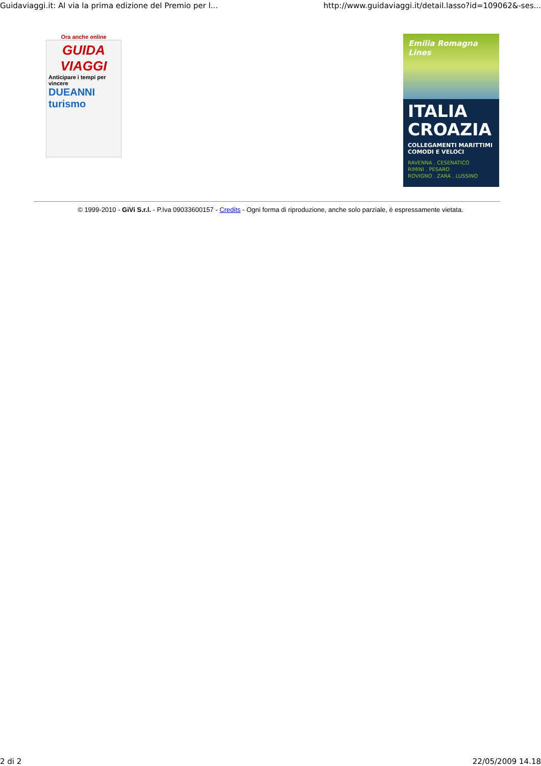Guidaviaggi.it: Al via la prima edizione del Premio per l... http://www.guidaviaggi.it/detail.lasso?id=109062&-ses...
Ora anche online
GUIDA VIAGGI
Anticipare i tempi per vincere
DUEANNI turismo
Emilia Romagna Lines
ITALIA CROAZIA
COLLEGAMENTI MARITTIMI
COMODI E VELOCI
RAVENNA . CESENATICO
RIMINI . PESARO
ROVIGNO . ZARA . LUSSINO
© 1999-2010 - GiVi S.r.l. - P.Iva 09033600157 - Credits - Ogni forma di riproduzione, anche solo parziale, è espressamente vietata.
2 di 2 22/05/2009 14.18